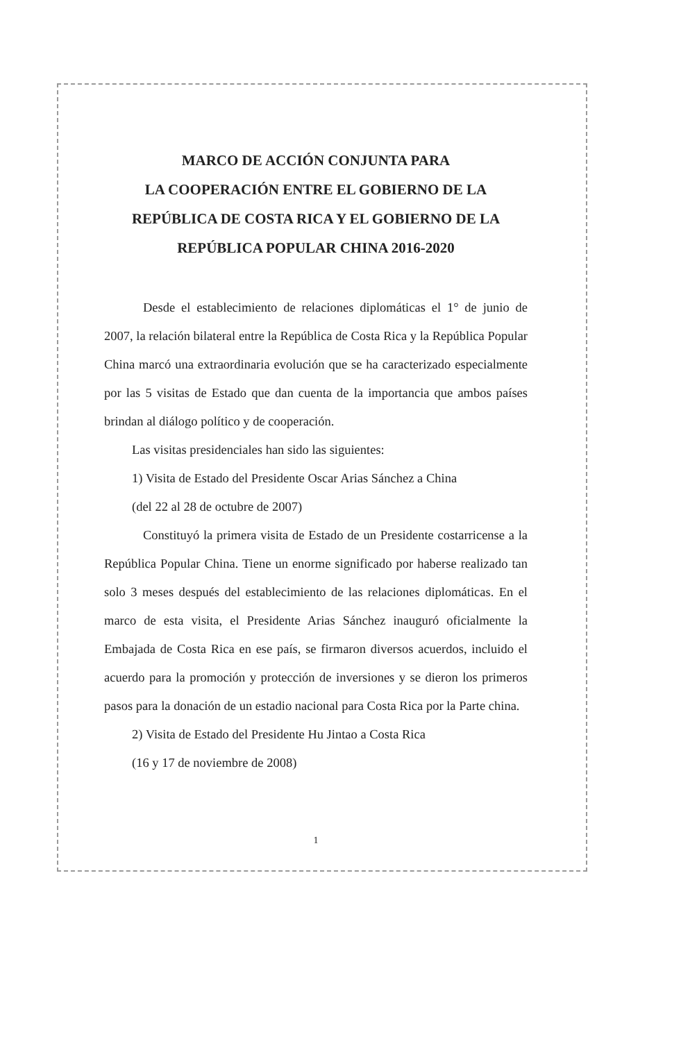MARCO DE ACCIÓN CONJUNTA PARA
LA COOPERACIÓN ENTRE EL GOBIERNO DE LA
REPÚBLICA DE COSTA RICA Y EL GOBIERNO DE LA
REPÚBLICA POPULAR CHINA 2016-2020
Desde el establecimiento de relaciones diplomáticas el 1° de junio de 2007, la relación bilateral entre la República de Costa Rica y la República Popular China marcó una extraordinaria evolución que se ha caracterizado especialmente por las 5 visitas de Estado que dan cuenta de la importancia que ambos países brindan al diálogo político y de cooperación.
Las visitas presidenciales han sido las siguientes:
1) Visita de Estado del Presidente Oscar Arias Sánchez a China
(del 22 al 28 de octubre de 2007)
Constituyó la primera visita de Estado de un Presidente costarricense a la República Popular China. Tiene un enorme significado por haberse realizado tan solo 3 meses después del establecimiento de las relaciones diplomáticas. En el marco de esta visita, el Presidente Arias Sánchez inauguró oficialmente la Embajada de Costa Rica en ese país, se firmaron diversos acuerdos, incluido el acuerdo para la promoción y protección de inversiones y se dieron los primeros pasos para la donación de un estadio nacional para Costa Rica por la Parte china.
2) Visita de Estado del Presidente Hu Jintao a Costa Rica
(16 y 17 de noviembre de 2008)
1